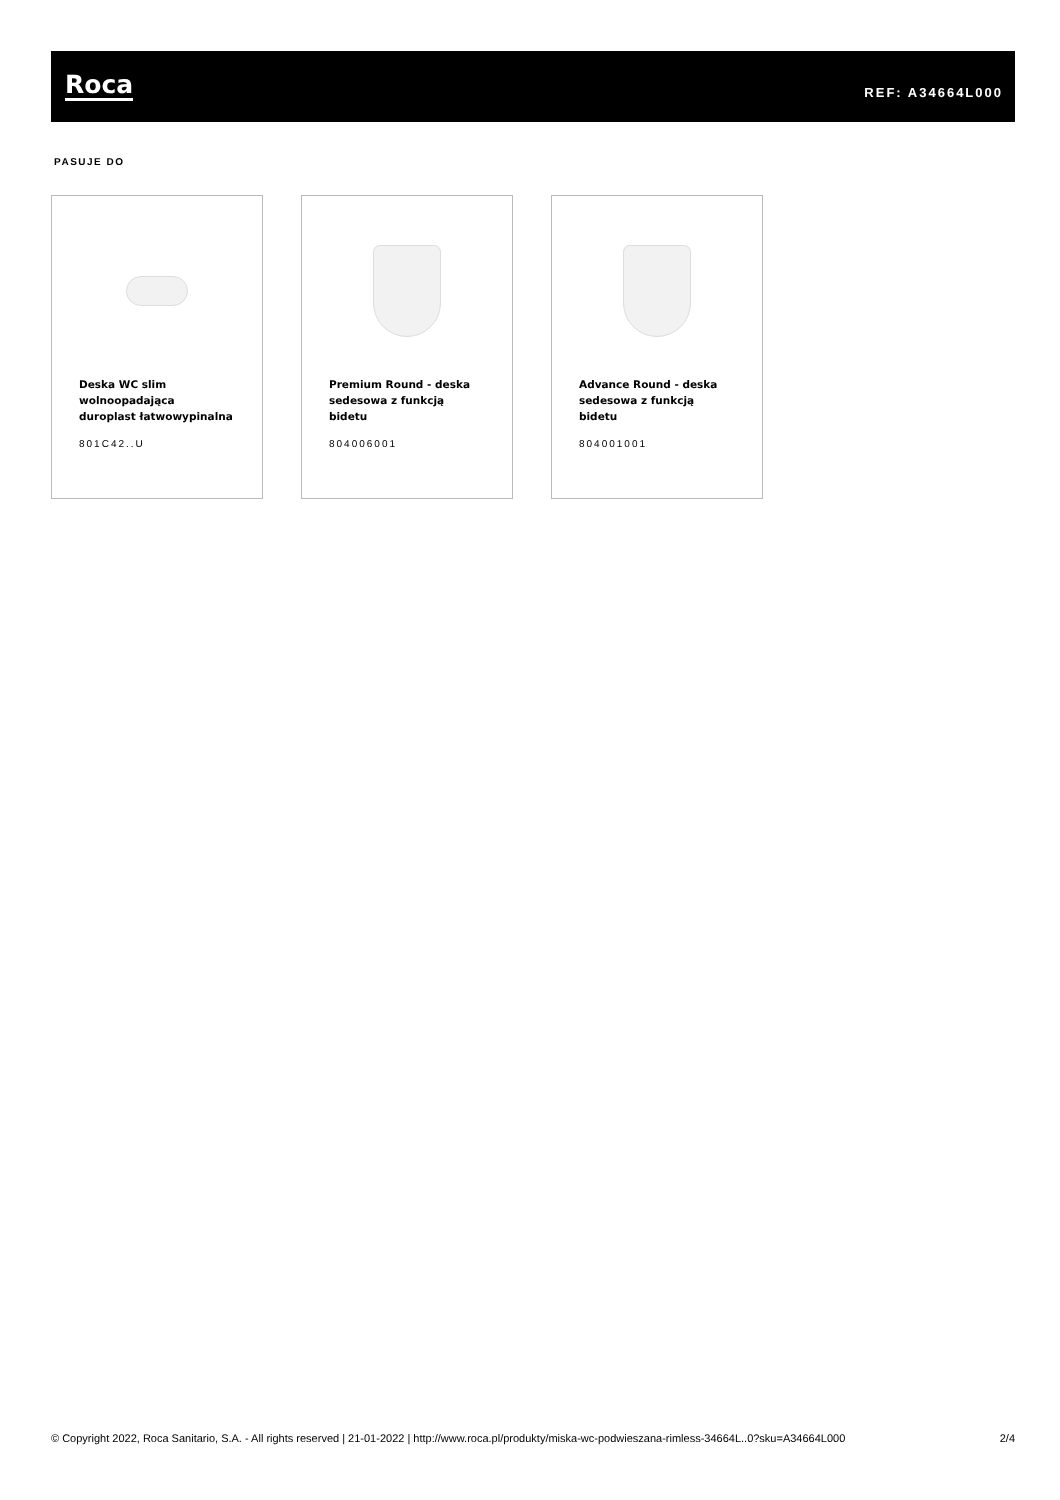Roca
REF: A34664L000
PASUJE DO
Deska WC slim wolnoopadająca duroplast łatwowypinalna
801C42..U
Premium Round - deska sedesowa z funkcją bidetu
804006001
Advance Round - deska sedesowa z funkcją bidetu
804001001
© Copyright 2022, Roca Sanitario, S.A. - All rights reserved | 21-01-2022 | http://www.roca.pl/produkty/miska-wc-podwieszana-rimless-34664L..0?sku=A34664L000 2/4